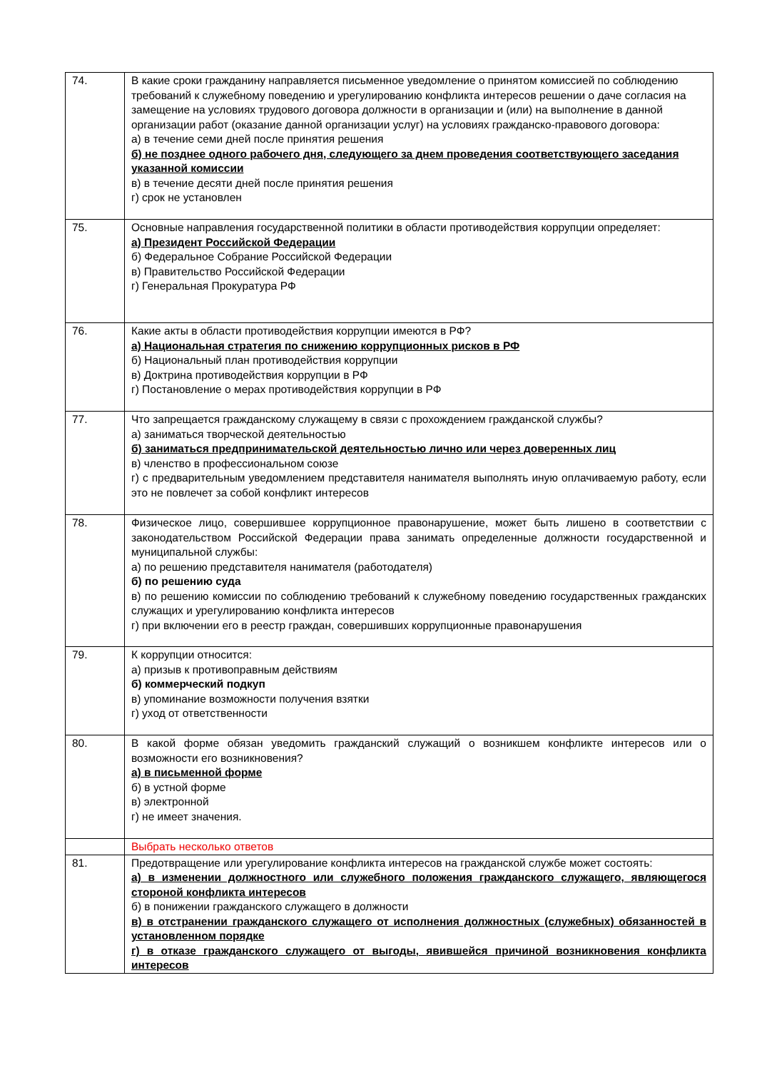| 74. | В какие сроки гражданину направляется письменное уведомление о принятом комиссией по соблюдению требований к служебному поведению и урегулированию конфликта интересов решении о даче согласия на замещение на условиях трудового договора должности в организации и (или) на выполнение в данной организации работ (оказание данной организации услуг) на условиях гражданско-правового договора: а) в течение семи дней после принятия решения б) не позднее одного рабочего дня, следующего за днем проведения соответствующего заседания указанной комиссии в) в течение десяти дней после принятия решения г) срок не установлен |
| 75. | Основные направления государственной политики в области противодействия коррупции определяет: а) Президент Российской Федерации б) Федеральное Собрание Российской Федерации в) Правительство Российской Федерации г) Генеральная Прокуратура РФ |
| 76. | Какие акты в области противодействия коррупции имеются в РФ? а) Национальная стратегия по снижению коррупционных рисков в РФ б) Национальный план противодействия коррупции в) Доктрина противодействия коррупции в РФ г) Постановление о мерах противодействия коррупции в РФ |
| 77. | Что запрещается гражданскому служащему в связи с прохождением гражданской службы? а) заниматься творческой деятельностью б) заниматься предпринимательской деятельностью лично или через доверенных лиц в) членство в профессиональном союзе г) с предварительным уведомлением представителя нанимателя выполнять иную оплачиваемую работу, если это не повлечет за собой конфликт интересов |
| 78. | Физическое лицо, совершившее коррупционное правонарушение, может быть лишено в соответствии с законодательством Российской Федерации права занимать определенные должности государственной и муниципальной службы: а) по решению представителя нанимателя (работодателя) б) по решению суда в) по решению комиссии по соблюдению требований к служебному поведению государственных гражданских служащих и урегулированию конфликта интересов г) при включении его в реестр граждан, совершивших коррупционные правонарушения |
| 79. | К коррупции относится: а) призыв к противоправным действиям б) коммерческий подкуп в) упоминание возможности получения взятки г) уход от ответственности |
| 80. | В какой форме обязан уведомить гражданский служащий о возникшем конфликте интересов или о возможности его возникновения? а) в письменной форме б) в устной форме в) электронной г) не имеет значения. |
| | Выбрать несколько ответов |
| 81. | Предотвращение или урегулирование конфликта интересов на гражданской службе может состоять: а) в изменении должностного или служебного положения гражданского служащего, являющегося стороной конфликта интересов б) в понижении гражданского служащего в должности в) в отстранении гражданского служащего от исполнения должностных (служебных) обязанностей в установленном порядке г) в отказе гражданского служащего от выгоды, явившейся причиной возникновения конфликта интересов |